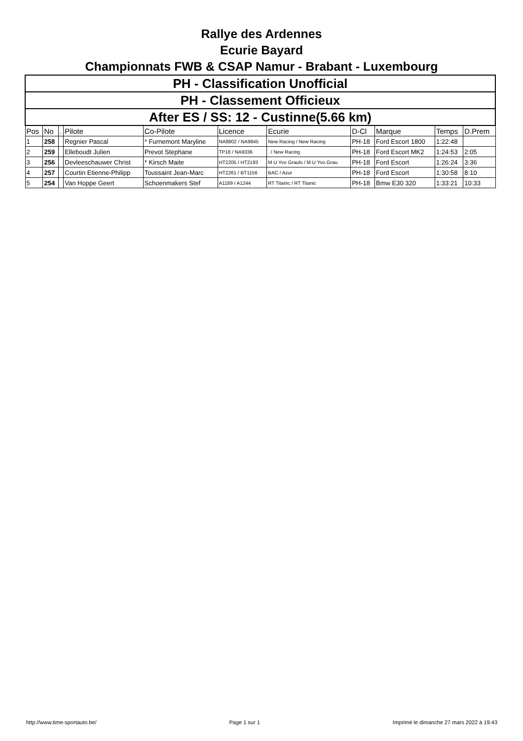Rallye des Ardennes
Ecurie Bayard
Championnats FWB & CSAP Namur - Brabant - Luxembourg
| PH - Classification Unofficial | | | | | | | | | | |
| PH - Classement Officieux | | | | | | | | | | |
| After ES / SS: 12 - Custinne(5.66 km) | | | | | | | | | | |
| Pos | No | . | Pilote | Co-Pilote | Licence | Ecurie | D-Cl | Marque | Temps | D.Prem |
| 1 | 258 | | Regnier Pascal | * Furnemont Maryline | NA8802 / NA9845 | New Racing / New Racing | PH-18 | Ford Escort 1800 | 1:22:48 | |
| 2 | 259 | | Elleboudt Julien | Prevot Stephane | TP18 / NA9336 | . / New Racing | PH-18 | Ford Escort MK2 | 1:24:53 | 2:05 |
| 3 | 256 | | Devleeschauwer Christ | * Kirsch Maite | HT2205 / HT2193 | M U Yvo Grauls / M U Yvo Grau | PH-18 | Ford Escort | 1:26:24 | 3:36 |
| 4 | 257 | | Courtin Etienne-Philipp | Toussaint Jean-Marc | HT2261 / BT1156 | BAC / Azur | PH-18 | Ford Escort | 1:30:58 | 8:10 |
| 5 | 254 | | Van Hoppe Geert | Schoenmakers Stef | A1189 / A1244 | RT Titanic / RT Titanic | PH-18 | Bmw E30 320 | 1:33:21 | 10:33 |
http://www.time-sportauto.be/ Page 1 sur 1 Imprimé le dimanche 27 mars 2022 à 19:43